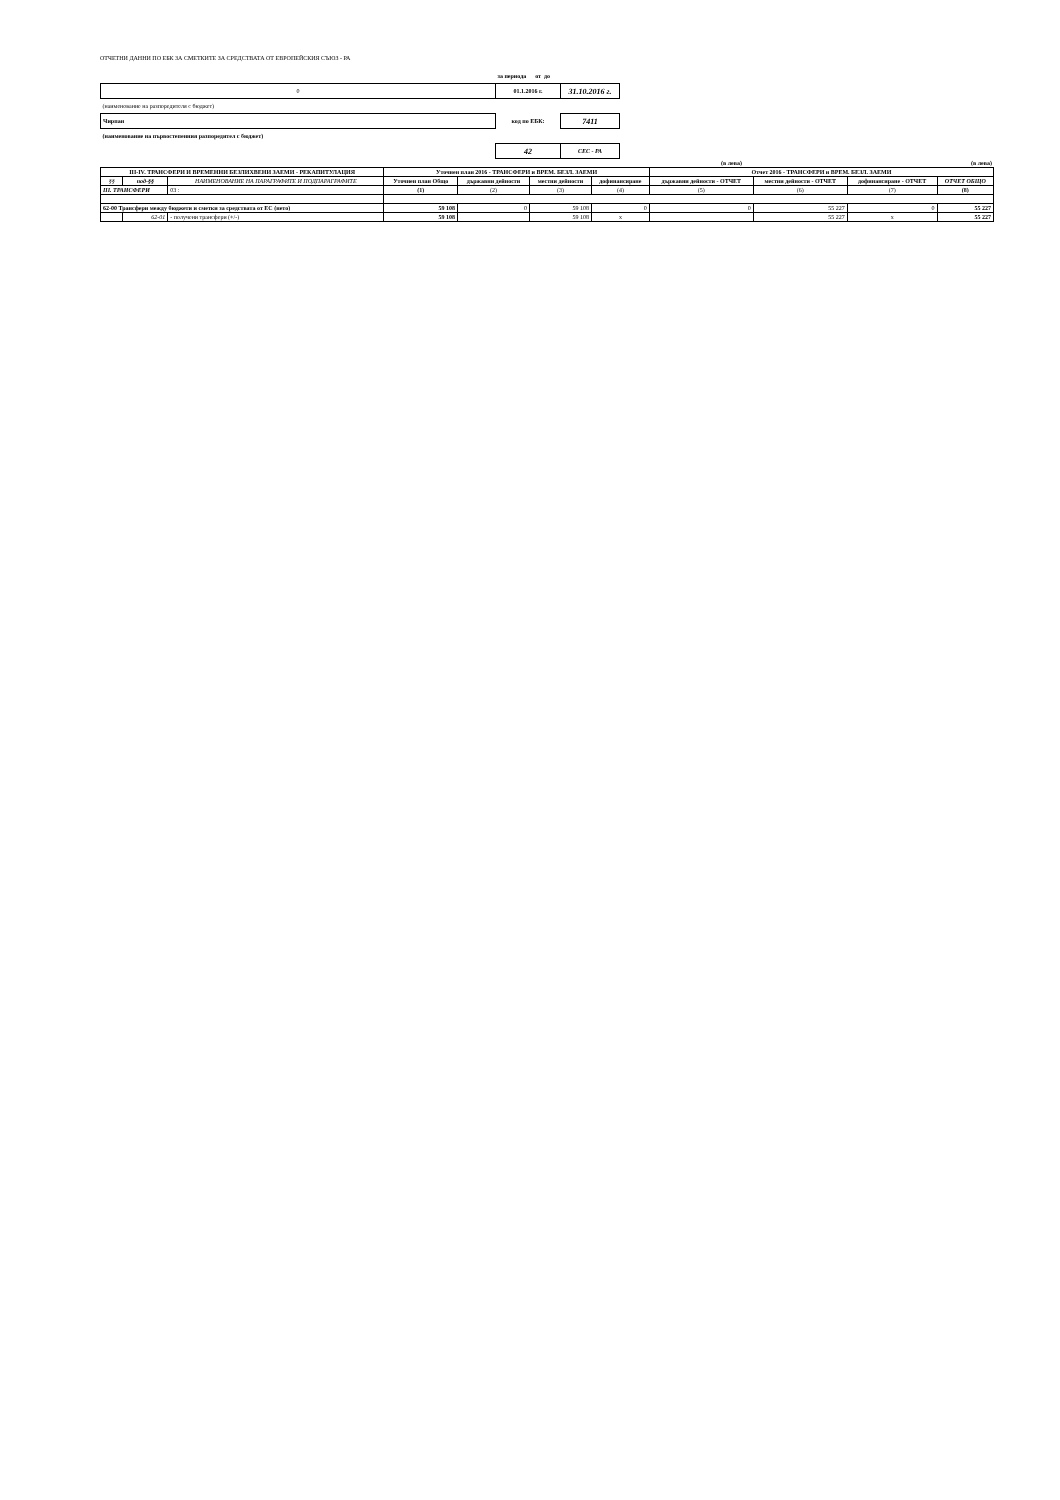ОТЧЕТНИ ДАННИ ПО ЕБК ЗА СМЕТКИТЕ ЗА СРЕДСТВАТА ОТ ЕВРОПЕЙСКИЯ СЪЮЗ - РА
| | за периода от до | |
| 0 | 01.1.2016 г. | 31.10.2016 г. |
| (наименование на разпоредителя с бюджет) | | |
| Чирпан | код по ЕБК: | 7411 |
| (наименование на първостепенния разпоредител с бюджет) | | |
| | 42 | СЕС - РА |
| (в лева) | (в лева) |
| III-IV. ТРАНСФЕРИ И ВРЕМЕННИ БЕЗЛИХВЕНИ ЗАЕМИ - РЕКАПИТУЛАЦИЯ | | | Уточнен план 2016 - ТРАНСФЕРИ и ВРЕМ. БЕЗЛ. ЗАЕМИ | | | | Отчет 2016 - ТРАНСФЕРИ и ВРЕМ. БЕЗЛ. ЗАЕМИ | | | |
| --- | --- | --- | --- | --- | --- | --- | --- | --- | --- | --- |
| §§ | под-§§ | НАИМЕНОВАНИЕ НА ПАРАГРАФИТЕ И ПОДПАРАГРАФИТЕ | Уточнен план Общо | държавни дейности | местни дейности | дофинансиране | държавни дейности - ОТЧЕТ | местни дейности - ОТЧЕТ | дофинансиране - ОТЧЕТ | ОТЧЕТ ОБЩО |
| III. ТРАНСФЕРИ | | 03 : | (1) | (2) | (3) | (4) | (5) | (6) | (7) | (8) |
| 62-00 Трансфери между бюджети и сметки за средствата от ЕС (нето) | | | 59 108 | 0 | 59 108 | 0 | 0 | 55 227 | 0 | 55 227 |
| | 62-01 | - получени трансфери (+/-) | 59 108 | | 59 108 | x | | 55 227 | x | 55 227 |